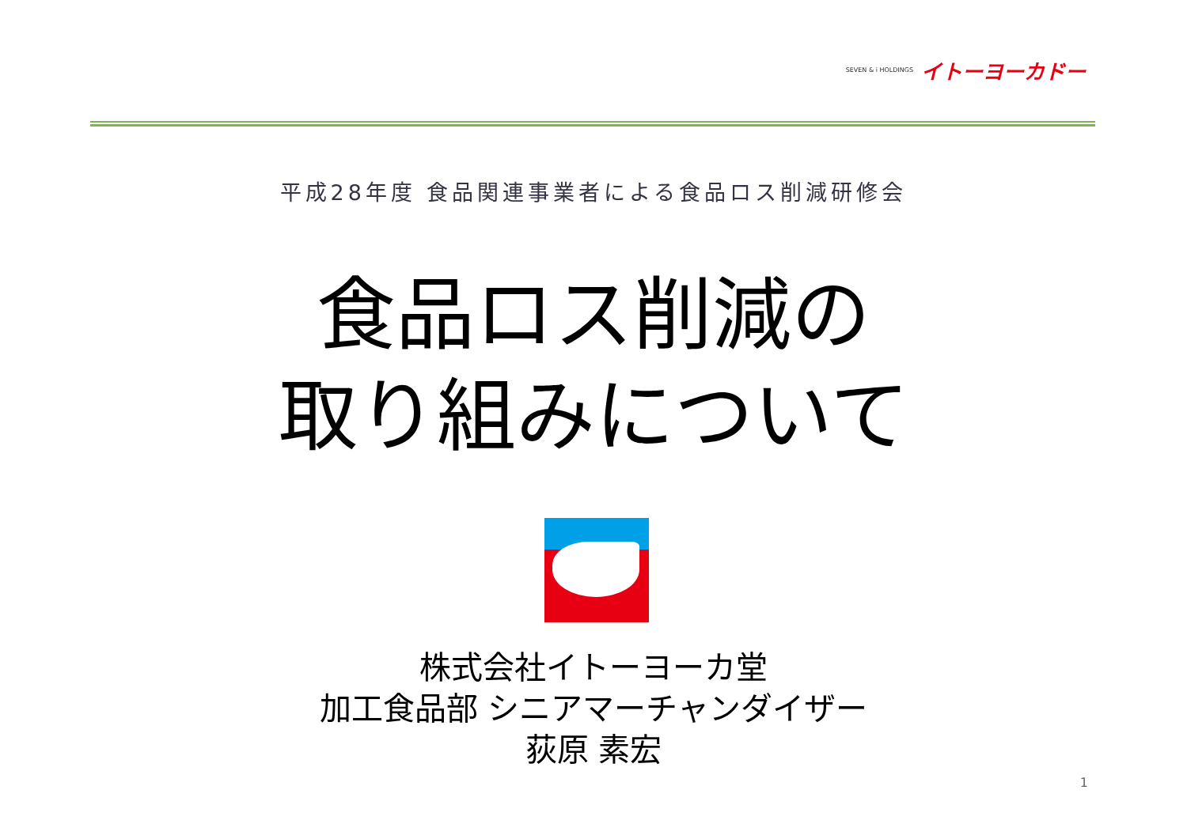SEVEN & i HOLDINGS イトーヨーカドー
平成28年度 食品関連事業者による食品ロス削減研修会
食品ロス削減の
取り組みについて
株式会社イトーヨーカ堂
加工食品部 シニアマーチャンダイザー
荻原 素宏
1